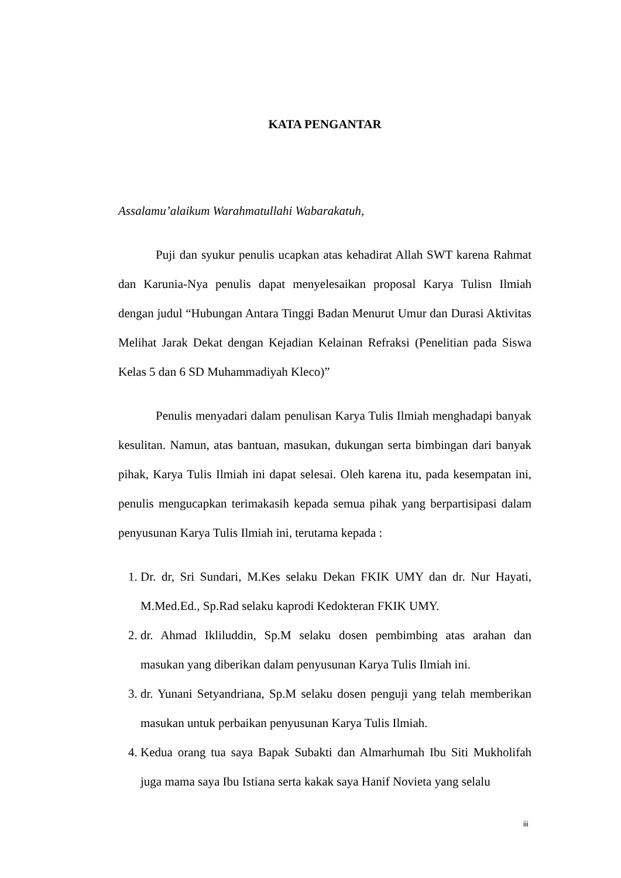KATA PENGANTAR
Assalamu’alaikum Warahmatullahi Wabarakatuh,
Puji dan syukur penulis ucapkan atas kehadirat Allah SWT karena Rahmat dan Karunia-Nya penulis dapat menyelesaikan proposal Karya Tulisn Ilmiah dengan judul “Hubungan Antara Tinggi Badan Menurut Umur dan Durasi Aktivitas Melihat Jarak Dekat dengan Kejadian Kelainan Refraksi (Penelitian pada Siswa Kelas 5 dan 6 SD Muhammadiyah Kleco)”
Penulis menyadari dalam penulisan Karya Tulis Ilmiah menghadapi banyak kesulitan. Namun, atas bantuan, masukan, dukungan serta bimbingan dari banyak pihak, Karya Tulis Ilmiah ini dapat selesai. Oleh karena itu, pada kesempatan ini, penulis mengucapkan terimakasih kepada semua pihak yang berpartisipasi dalam penyusunan Karya Tulis Ilmiah ini, terutama kepada :
1. Dr. dr, Sri Sundari, M.Kes selaku Dekan FKIK UMY dan dr. Nur Hayati, M.Med.Ed., Sp.Rad selaku kaprodi Kedokteran FKIK UMY.
2. dr. Ahmad Ikliluddin, Sp.M selaku dosen pembimbing atas arahan dan masukan yang diberikan dalam penyusunan Karya Tulis Ilmiah ini.
3. dr. Yunani Setyandriana, Sp.M selaku dosen penguji yang telah memberikan masukan untuk perbaikan penyusunan Karya Tulis Ilmiah.
4. Kedua orang tua saya Bapak Subakti dan Almarhumah Ibu Siti Mukholifah juga mama saya Ibu Istiana serta kakak saya Hanif Novieta yang selalu
iii